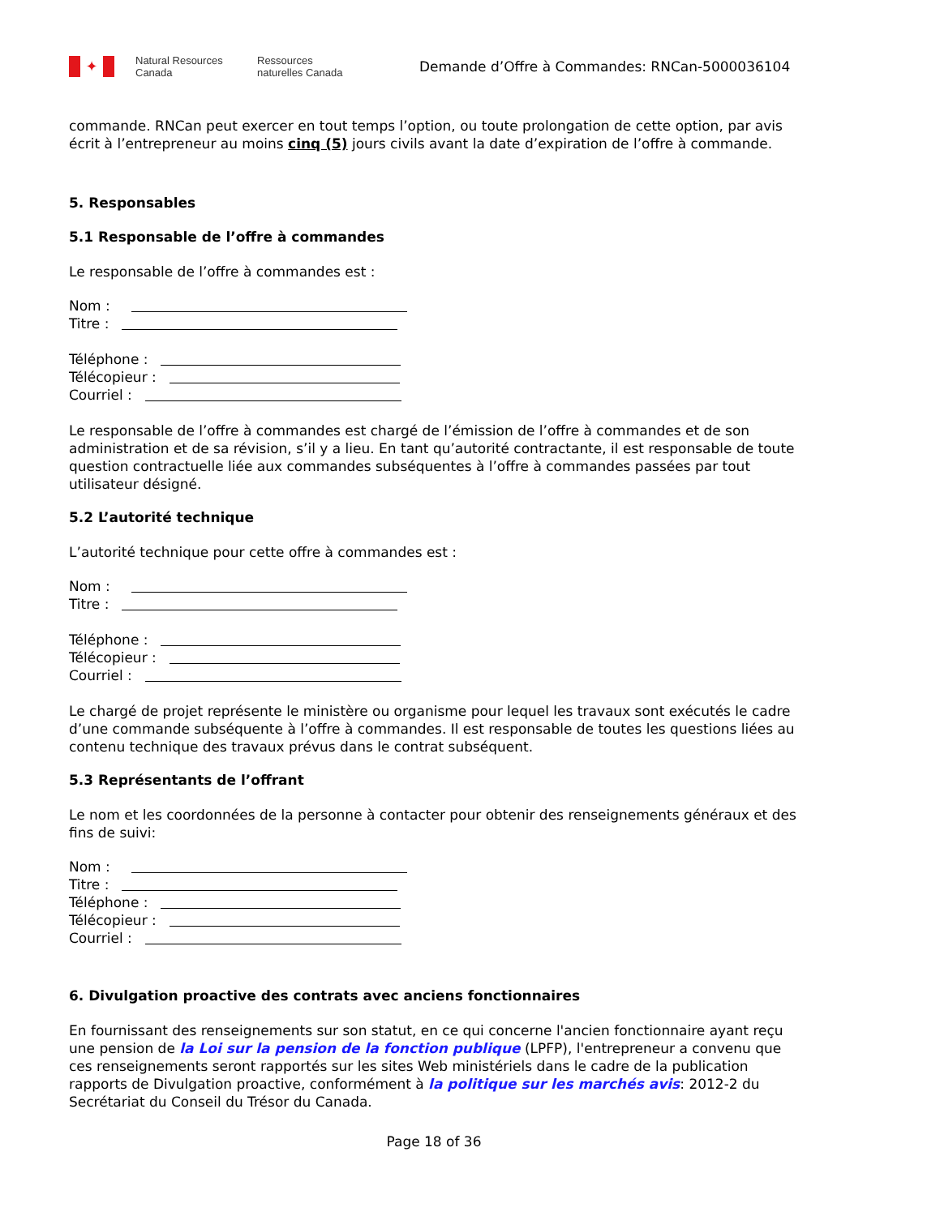✦
Natural Resources Canada
Ressources naturelles Canada
Demande d’Offre à Commandes: RNCan-5000036104
commande. RNCan peut exercer en tout temps l’option, ou toute prolongation de cette option, par avis écrit à l’entrepreneur au moins cinq (5) jours civils avant la date d’expiration de l’offre à commande.
5. Responsables
5.1 Responsable de l’offre à commandes
Le responsable de l’offre à commandes est :
Nom :
Titre :
Téléphone :
Télécopieur :
Courriel :
Le responsable de l’offre à commandes est chargé de l’émission de l’offre à commandes et de son administration et de sa révision, s’il y a lieu. En tant qu’autorité contractante, il est responsable de toute question contractuelle liée aux commandes subséquentes à l’offre à commandes passées par tout utilisateur désigné.
5.2 L’autorité technique
L’autorité technique pour cette offre à commandes est :
Nom :
Titre :
Téléphone :
Télécopieur :
Courriel :
Le chargé de projet représente le ministère ou organisme pour lequel les travaux sont exécutés le cadre d’une commande subséquente à l’offre à commandes. Il est responsable de toutes les questions liées au contenu technique des travaux prévus dans le contrat subséquent.
5.3 Représentants de l’offrant
Le nom et les coordonnées de la personne à contacter pour obtenir des renseignements généraux et des fins de suivi:
Nom :
Titre :
Téléphone :
Télécopieur :
Courriel :
6. Divulgation proactive des contrats avec anciens fonctionnaires
En fournissant des renseignements sur son statut, en ce qui concerne l'ancien fonctionnaire ayant reçu une pension de la Loi sur la pension de la fonction publique (LPFP), l'entrepreneur a convenu que ces renseignements seront rapportés sur les sites Web ministériels dans le cadre de la publication rapports de Divulgation proactive, conformément à la politique sur les marchés avis: 2012-2 du Secrétariat du Conseil du Trésor du Canada.
Page 18 of 36